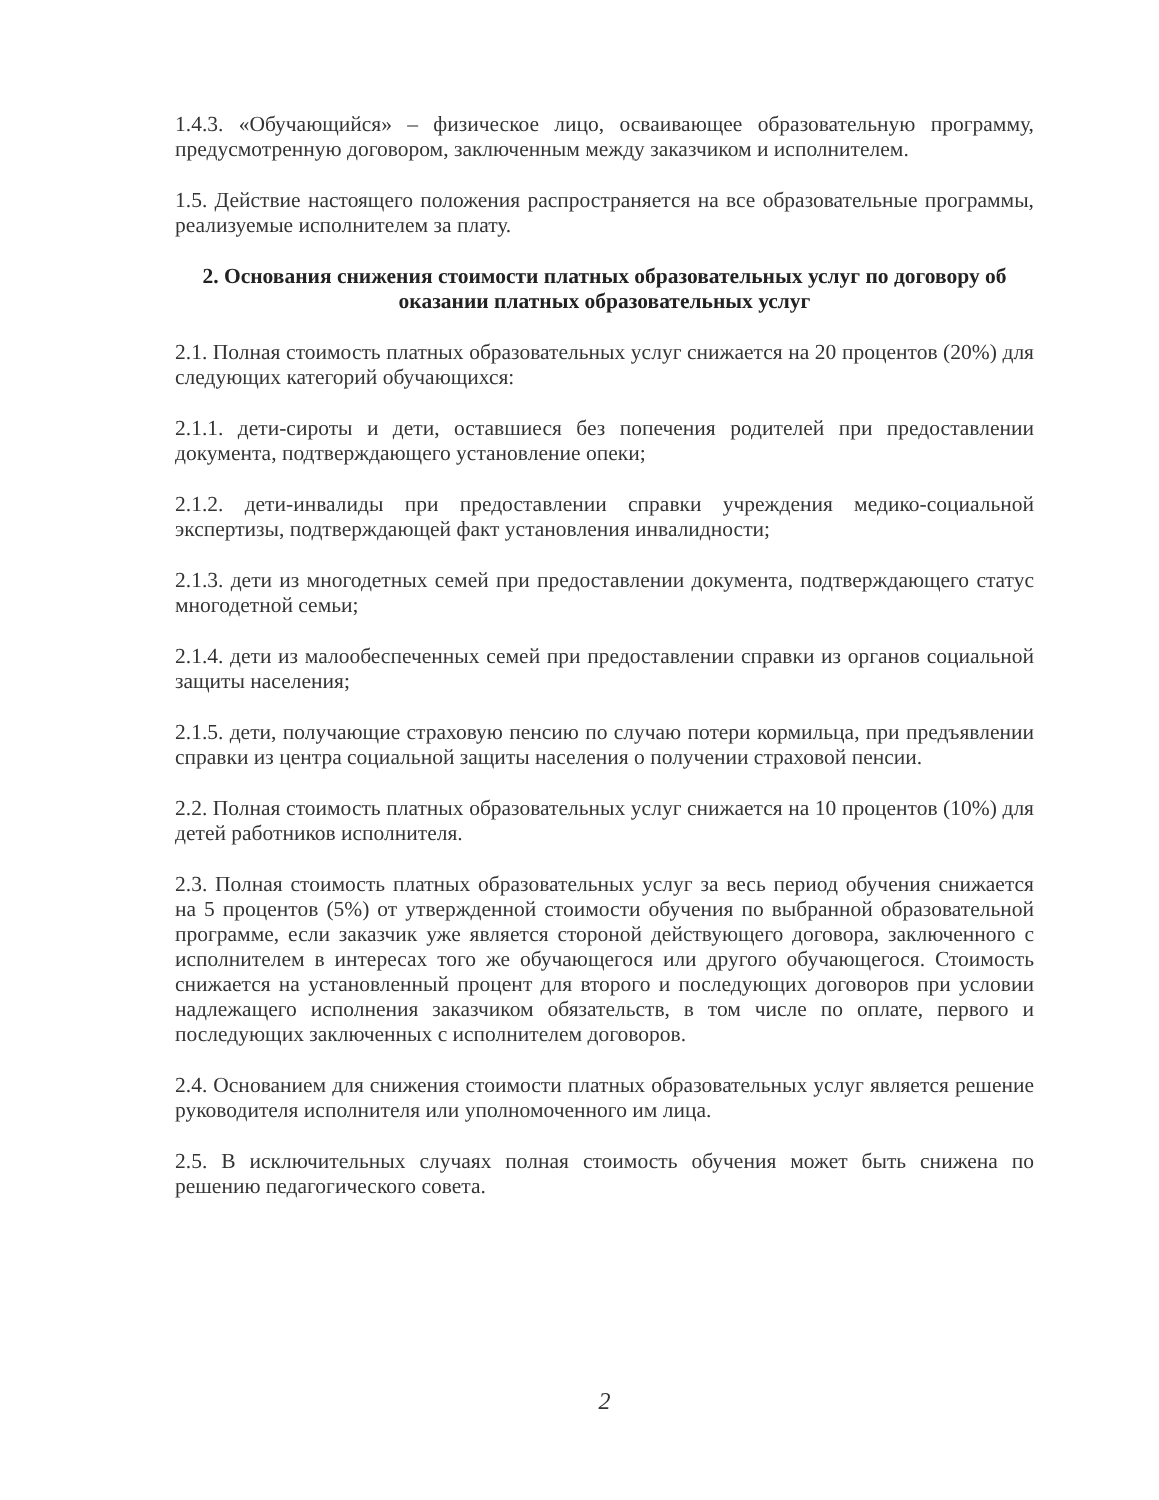1.4.3. «Обучающийся» – физическое лицо, осваивающее образовательную программу, предусмотренную договором, заключенным между заказчиком и исполнителем.
1.5. Действие настоящего положения распространяется на все образовательные программы, реализуемые исполнителем за плату.
2. Основания снижения стоимости платных образовательных услуг по договору об оказании платных образовательных услуг
2.1. Полная стоимость платных образовательных услуг снижается на 20 процентов (20%) для следующих категорий обучающихся:
2.1.1. дети-сироты и дети, оставшиеся без попечения родителей при предоставлении документа, подтверждающего установление опеки;
2.1.2. дети-инвалиды при предоставлении справки учреждения медико-социальной экспертизы, подтверждающей факт установления инвалидности;
2.1.3. дети из многодетных семей при предоставлении документа, подтверждающего статус многодетной семьи;
2.1.4. дети из малообеспеченных семей при предоставлении справки из органов социальной защиты населения;
2.1.5. дети, получающие страховую пенсию по случаю потери кормильца, при предъявлении справки из центра социальной защиты населения о получении страховой пенсии.
2.2. Полная стоимость платных образовательных услуг снижается на 10 процентов (10%) для детей работников исполнителя.
2.3. Полная стоимость платных образовательных услуг за весь период обучения снижается на 5 процентов (5%) от утвержденной стоимости обучения по выбранной образовательной программе, если заказчик уже является стороной действующего договора, заключенного с исполнителем в интересах того же обучающегося или другого обучающегося. Стоимость снижается на установленный процент для второго и последующих договоров при условии надлежащего исполнения заказчиком обязательств, в том числе по оплате, первого и последующих заключенных с исполнителем договоров.
2.4. Основанием для снижения стоимости платных образовательных услуг является решение руководителя исполнителя или уполномоченного им лица.
2.5. В исключительных случаях полная стоимость обучения может быть снижена по решению педагогического совета.
2